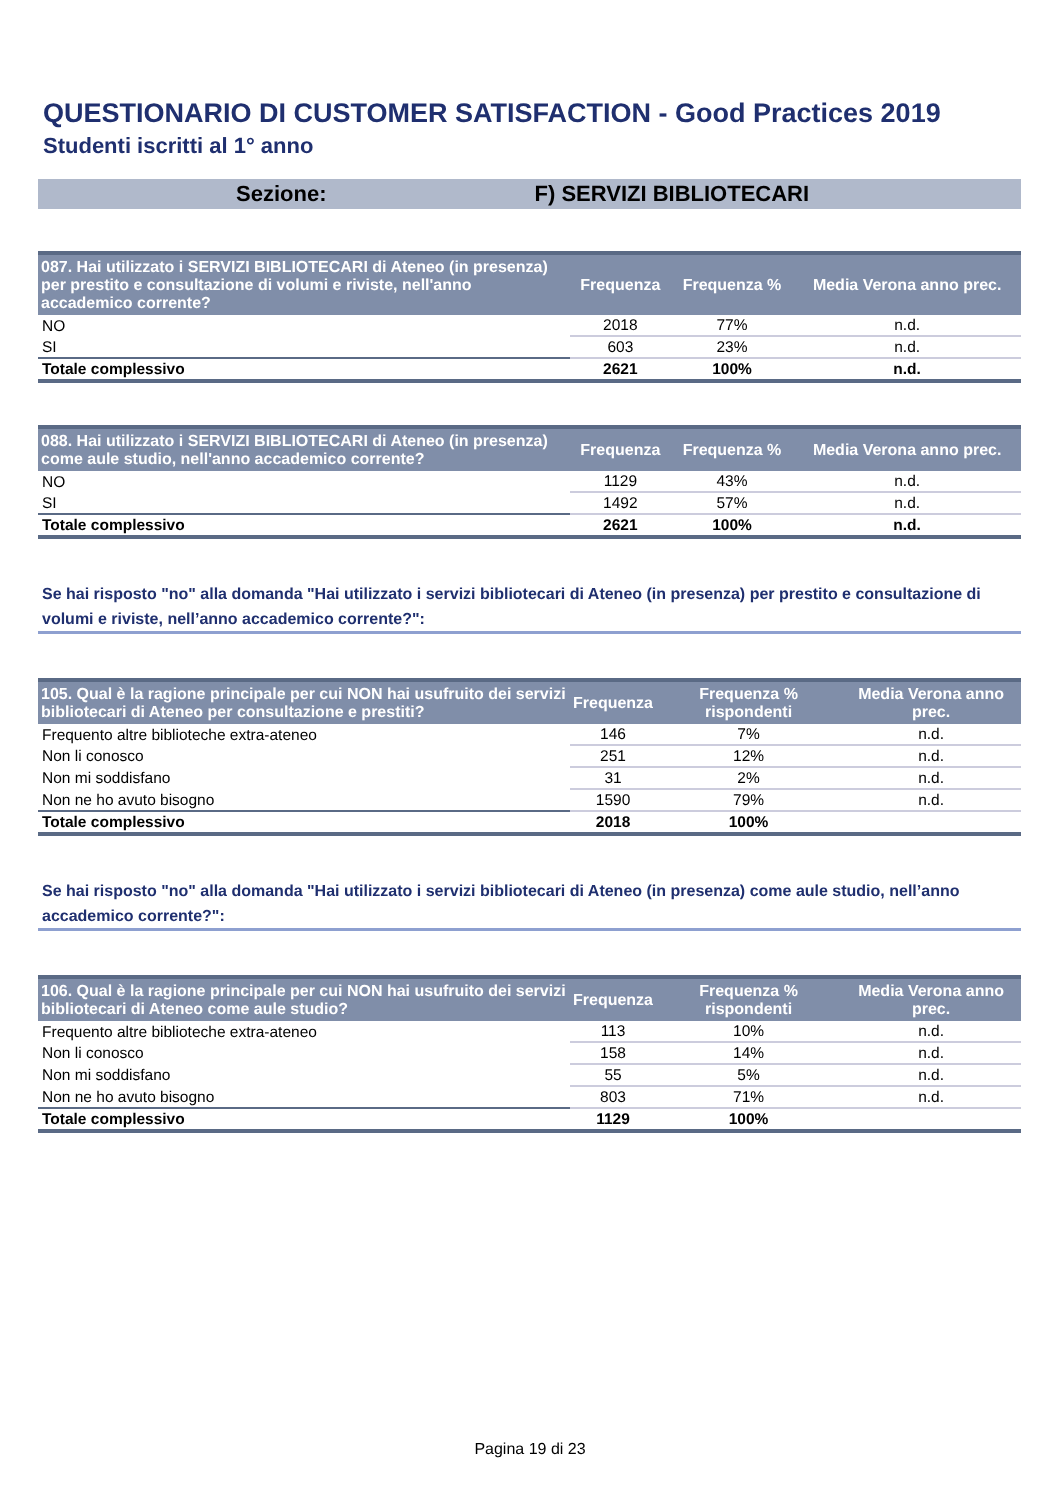QUESTIONARIO DI CUSTOMER SATISFACTION - Good Practices 2019
Studenti iscritti al 1° anno
Sezione: F) SERVIZI BIBLIOTECARI
| 087. Hai utilizzato i SERVIZI BIBLIOTECARI di Ateneo (in presenza) per prestito e consultazione di volumi e riviste, nell'anno accademico corrente? | Frequenza | Frequenza % | Media Verona anno prec. |
| --- | --- | --- | --- |
| NO | 2018 | 77% | n.d. |
| SI | 603 | 23% | n.d. |
| Totale complessivo | 2621 | 100% | n.d. |
| 088. Hai utilizzato i SERVIZI BIBLIOTECARI di Ateneo (in presenza) come aule studio, nell'anno accademico corrente? | Frequenza | Frequenza % | Media Verona anno prec. |
| --- | --- | --- | --- |
| NO | 1129 | 43% | n.d. |
| SI | 1492 | 57% | n.d. |
| Totale complessivo | 2621 | 100% | n.d. |
Se hai risposto "no" alla domanda "Hai utilizzato i servizi bibliotecari di Ateneo (in presenza) per prestito e consultazione di volumi e riviste, nell’anno accademico corrente?":
| 105. Qual è la ragione principale per cui NON hai usufruito dei servizi bibliotecari di Ateneo per consultazione e prestiti? | Frequenza | Frequenza % rispondenti | Media Verona anno prec. |
| --- | --- | --- | --- |
| Frequento altre biblioteche extra-ateneo | 146 | 7% | n.d. |
| Non li conosco | 251 | 12% | n.d. |
| Non mi soddisfano | 31 | 2% | n.d. |
| Non ne ho avuto bisogno | 1590 | 79% | n.d. |
| Totale complessivo | 2018 | 100% | |
Se hai risposto "no" alla domanda "Hai utilizzato i servizi bibliotecari di Ateneo (in presenza) come aule studio, nell’anno accademico corrente?":
| 106. Qual è la ragione principale per cui NON hai usufruito dei servizi bibliotecari di Ateneo come aule studio? | Frequenza | Frequenza % rispondenti | Media Verona anno prec. |
| --- | --- | --- | --- |
| Frequento altre biblioteche extra-ateneo | 113 | 10% | n.d. |
| Non li conosco | 158 | 14% | n.d. |
| Non mi soddisfano | 55 | 5% | n.d. |
| Non ne ho avuto bisogno | 803 | 71% | n.d. |
| Totale complessivo | 1129 | 100% | |
Pagina 19 di 23